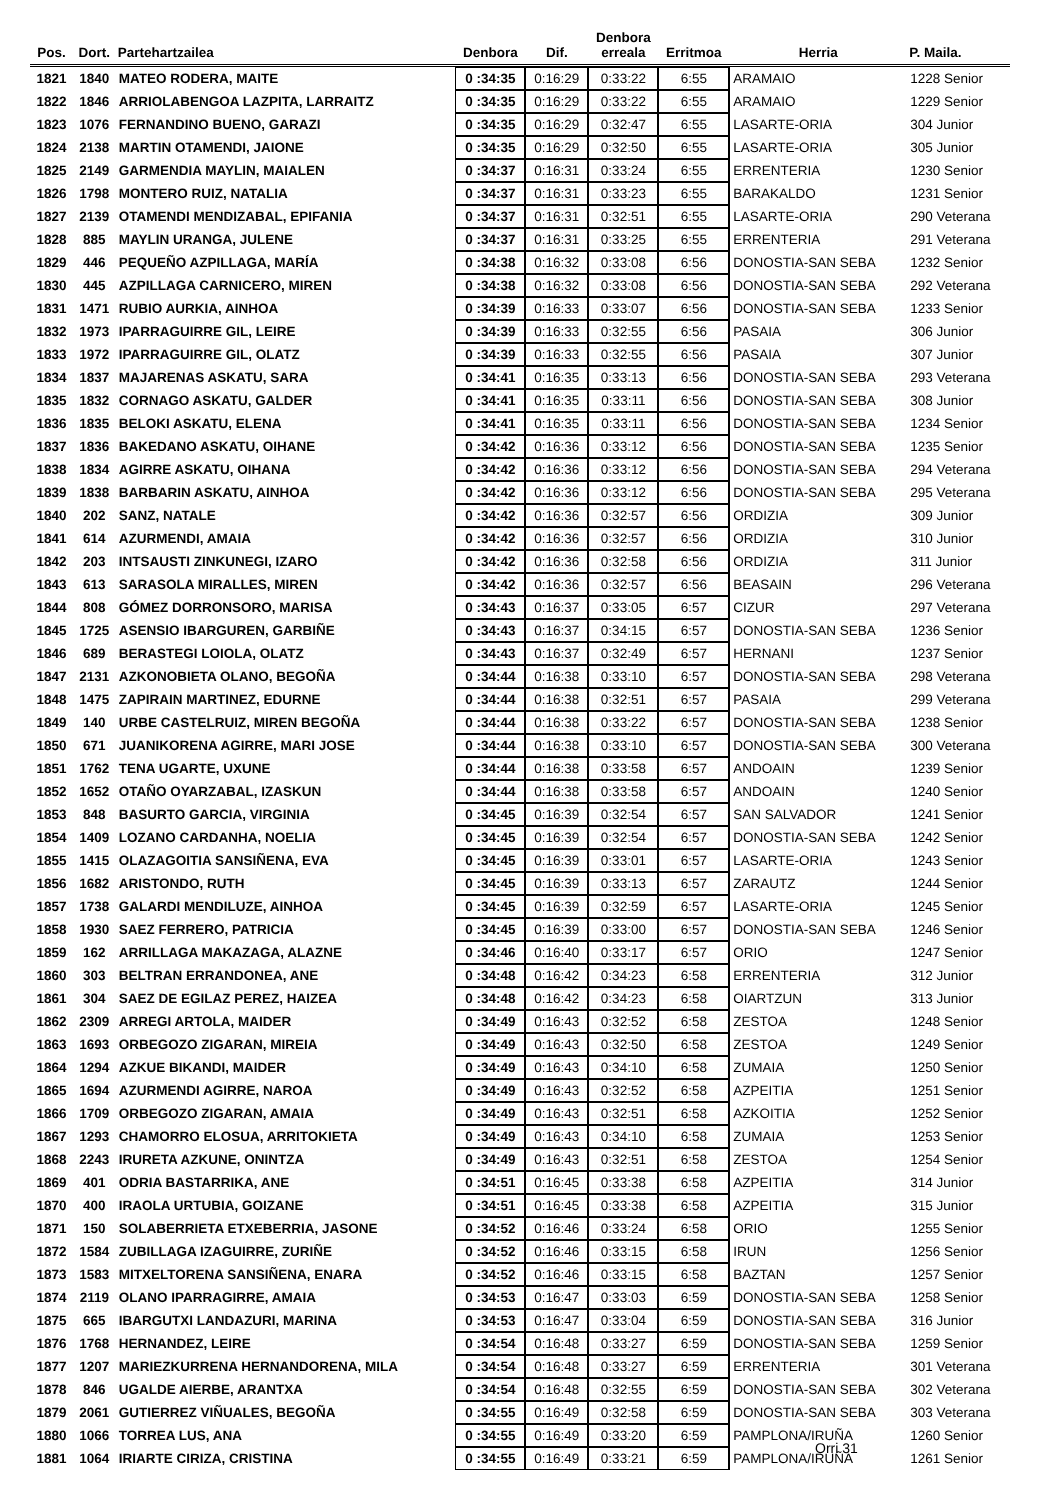| Pos. | Dort. | Partehartzailea | Denbora | Dif. | Denbora erreala | Erritmoa | Herria | P. Maila. |
| --- | --- | --- | --- | --- | --- | --- | --- | --- |
| 1821 | 1840 | MATEO RODERA, MAITE | 0 :34:35 | 0:16:29 | 0:33:22 | 6:55 | ARAMAIO | 1228 Senior |
| 1822 | 1846 | ARRIOLABENGOA LAZPITA, LARRAITZ | 0 :34:35 | 0:16:29 | 0:33:22 | 6:55 | ARAMAIO | 1229 Senior |
| 1823 | 1076 | FERNANDINO BUENO, GARAZI | 0 :34:35 | 0:16:29 | 0:32:47 | 6:55 | LASARTE-ORIA | 304 Junior |
| 1824 | 2138 | MARTIN OTAMENDI, JAIONE | 0 :34:35 | 0:16:29 | 0:32:50 | 6:55 | LASARTE-ORIA | 305 Junior |
| 1825 | 2149 | GARMENDIA MAYLIN, MAIALEN | 0 :34:37 | 0:16:31 | 0:33:24 | 6:55 | ERRENTERIA | 1230 Senior |
| 1826 | 1798 | MONTERO RUIZ, NATALIA | 0 :34:37 | 0:16:31 | 0:33:23 | 6:55 | BARAKALDO | 1231 Senior |
| 1827 | 2139 | OTAMENDI MENDIZABAL, EPIFANIA | 0 :34:37 | 0:16:31 | 0:32:51 | 6:55 | LASARTE-ORIA | 290 Veterana |
| 1828 | 885 | MAYLIN URANGA, JULENE | 0 :34:37 | 0:16:31 | 0:33:25 | 6:55 | ERRENTERIA | 291 Veterana |
| 1829 | 446 | PEQUEÑO AZPILLAGA, MARÍA | 0 :34:38 | 0:16:32 | 0:33:08 | 6:56 | DONOSTIA-SAN SEBA | 1232 Senior |
| 1830 | 445 | AZPILLAGA CARNICERO, MIREN | 0 :34:38 | 0:16:32 | 0:33:08 | 6:56 | DONOSTIA-SAN SEBA | 292 Veterana |
| 1831 | 1471 | RUBIO AURKIA, AINHOA | 0 :34:39 | 0:16:33 | 0:33:07 | 6:56 | DONOSTIA-SAN SEBA | 1233 Senior |
| 1832 | 1973 | IPARRAGUIRRE GIL, LEIRE | 0 :34:39 | 0:16:33 | 0:32:55 | 6:56 | PASAIA | 306 Junior |
| 1833 | 1972 | IPARRAGUIRRE GIL, OLATZ | 0 :34:39 | 0:16:33 | 0:32:55 | 6:56 | PASAIA | 307 Junior |
| 1834 | 1837 | MAJARENAS ASKATU, SARA | 0 :34:41 | 0:16:35 | 0:33:13 | 6:56 | DONOSTIA-SAN SEBA | 293 Veterana |
| 1835 | 1832 | CORNAGO ASKATU, GALDER | 0 :34:41 | 0:16:35 | 0:33:11 | 6:56 | DONOSTIA-SAN SEBA | 308 Junior |
| 1836 | 1835 | BELOKI ASKATU, ELENA | 0 :34:41 | 0:16:35 | 0:33:11 | 6:56 | DONOSTIA-SAN SEBA | 1234 Senior |
| 1837 | 1836 | BAKEDANO ASKATU, OIHANE | 0 :34:42 | 0:16:36 | 0:33:12 | 6:56 | DONOSTIA-SAN SEBA | 1235 Senior |
| 1838 | 1834 | AGIRRE ASKATU, OIHANA | 0 :34:42 | 0:16:36 | 0:33:12 | 6:56 | DONOSTIA-SAN SEBA | 294 Veterana |
| 1839 | 1838 | BARBARIN ASKATU, AINHOA | 0 :34:42 | 0:16:36 | 0:33:12 | 6:56 | DONOSTIA-SAN SEBA | 295 Veterana |
| 1840 | 202 | SANZ, NATALE | 0 :34:42 | 0:16:36 | 0:32:57 | 6:56 | ORDIZIA | 309 Junior |
| 1841 | 614 | AZURMENDI, AMAIA | 0 :34:42 | 0:16:36 | 0:32:57 | 6:56 | ORDIZIA | 310 Junior |
| 1842 | 203 | INTSAUSTI ZINKUNEGI, IZARO | 0 :34:42 | 0:16:36 | 0:32:58 | 6:56 | ORDIZIA | 311 Junior |
| 1843 | 613 | SARASOLA MIRALLES, MIREN | 0 :34:42 | 0:16:36 | 0:32:57 | 6:56 | BEASAIN | 296 Veterana |
| 1844 | 808 | GÓMEZ DORRONSORO, MARISA | 0 :34:43 | 0:16:37 | 0:33:05 | 6:57 | CIZUR | 297 Veterana |
| 1845 | 1725 | ASENSIO IBARGUREN, GARBIÑE | 0 :34:43 | 0:16:37 | 0:34:15 | 6:57 | DONOSTIA-SAN SEBA | 1236 Senior |
| 1846 | 689 | BERASTEGI LOIOLA, OLATZ | 0 :34:43 | 0:16:37 | 0:32:49 | 6:57 | HERNANI | 1237 Senior |
| 1847 | 2131 | AZKONOBIETA OLANO, BEGOÑA | 0 :34:44 | 0:16:38 | 0:33:10 | 6:57 | DONOSTIA-SAN SEBA | 298 Veterana |
| 1848 | 1475 | ZAPIRAIN MARTINEZ, EDURNE | 0 :34:44 | 0:16:38 | 0:32:51 | 6:57 | PASAIA | 299 Veterana |
| 1849 | 140 | URBE CASTELRUIZ, MIREN BEGOÑA | 0 :34:44 | 0:16:38 | 0:33:22 | 6:57 | DONOSTIA-SAN SEBA | 1238 Senior |
| 1850 | 671 | JUANIKORENA AGIRRE, MARI JOSE | 0 :34:44 | 0:16:38 | 0:33:10 | 6:57 | DONOSTIA-SAN SEBA | 300 Veterana |
| 1851 | 1762 | TENA UGARTE, UXUNE | 0 :34:44 | 0:16:38 | 0:33:58 | 6:57 | ANDOAIN | 1239 Senior |
| 1852 | 1652 | OTAÑO OYARZABAL, IZASKUN | 0 :34:44 | 0:16:38 | 0:33:58 | 6:57 | ANDOAIN | 1240 Senior |
| 1853 | 848 | BASURTO GARCIA, VIRGINIA | 0 :34:45 | 0:16:39 | 0:32:54 | 6:57 | SAN SALVADOR | 1241 Senior |
| 1854 | 1409 | LOZANO CARDANHA, NOELIA | 0 :34:45 | 0:16:39 | 0:32:54 | 6:57 | DONOSTIA-SAN SEBA | 1242 Senior |
| 1855 | 1415 | OLAZAGOITIA SANSIÑENA, EVA | 0 :34:45 | 0:16:39 | 0:33:01 | 6:57 | LASARTE-ORIA | 1243 Senior |
| 1856 | 1682 | ARISTONDO, RUTH | 0 :34:45 | 0:16:39 | 0:33:13 | 6:57 | ZARAUTZ | 1244 Senior |
| 1857 | 1738 | GALARDI MENDILUZE, AINHOA | 0 :34:45 | 0:16:39 | 0:32:59 | 6:57 | LASARTE-ORIA | 1245 Senior |
| 1858 | 1930 | SAEZ FERRERO, PATRICIA | 0 :34:45 | 0:16:39 | 0:33:00 | 6:57 | DONOSTIA-SAN SEBA | 1246 Senior |
| 1859 | 162 | ARRILLAGA MAKAZAGA, ALAZNE | 0 :34:46 | 0:16:40 | 0:33:17 | 6:57 | ORIO | 1247 Senior |
| 1860 | 303 | BELTRAN ERRANDONEA, ANE | 0 :34:48 | 0:16:42 | 0:34:23 | 6:58 | ERRENTERIA | 312 Junior |
| 1861 | 304 | SAEZ DE EGILAZ PEREZ, HAIZEA | 0 :34:48 | 0:16:42 | 0:34:23 | 6:58 | OIARTZUN | 313 Junior |
| 1862 | 2309 | ARREGI ARTOLA, MAIDER | 0 :34:49 | 0:16:43 | 0:32:52 | 6:58 | ZESTOA | 1248 Senior |
| 1863 | 1693 | ORBEGOZO ZIGARAN, MIREIA | 0 :34:49 | 0:16:43 | 0:32:50 | 6:58 | ZESTOA | 1249 Senior |
| 1864 | 1294 | AZKUE BIKANDI, MAIDER | 0 :34:49 | 0:16:43 | 0:34:10 | 6:58 | ZUMAIA | 1250 Senior |
| 1865 | 1694 | AZURMENDI AGIRRE, NAROA | 0 :34:49 | 0:16:43 | 0:32:52 | 6:58 | AZPEITIA | 1251 Senior |
| 1866 | 1709 | ORBEGOZO ZIGARAN, AMAIA | 0 :34:49 | 0:16:43 | 0:32:51 | 6:58 | AZKOITIA | 1252 Senior |
| 1867 | 1293 | CHAMORRO ELOSUA, ARRITOKIETA | 0 :34:49 | 0:16:43 | 0:34:10 | 6:58 | ZUMAIA | 1253 Senior |
| 1868 | 2243 | IRURETA AZKUNE, ONINTZA | 0 :34:49 | 0:16:43 | 0:32:51 | 6:58 | ZESTOA | 1254 Senior |
| 1869 | 401 | ODRIA BASTARRIKA, ANE | 0 :34:51 | 0:16:45 | 0:33:38 | 6:58 | AZPEITIA | 314 Junior |
| 1870 | 400 | IRAOLA URTUBIA, GOIZANE | 0 :34:51 | 0:16:45 | 0:33:38 | 6:58 | AZPEITIA | 315 Junior |
| 1871 | 150 | SOLABERRIETA ETXEBERRIA, JASONE | 0 :34:52 | 0:16:46 | 0:33:24 | 6:58 | ORIO | 1255 Senior |
| 1872 | 1584 | ZUBILLAGA IZAGUIRRE, ZURIÑE | 0 :34:52 | 0:16:46 | 0:33:15 | 6:58 | IRUN | 1256 Senior |
| 1873 | 1583 | MITXELTORENA SANSIÑENA, ENARA | 0 :34:52 | 0:16:46 | 0:33:15 | 6:58 | BAZTAN | 1257 Senior |
| 1874 | 2119 | OLANO IPARRAGIRRE, AMAIA | 0 :34:53 | 0:16:47 | 0:33:03 | 6:59 | DONOSTIA-SAN SEBA | 1258 Senior |
| 1875 | 665 | IBARGUTXI LANDAZURI, MARINA | 0 :34:53 | 0:16:47 | 0:33:04 | 6:59 | DONOSTIA-SAN SEBA | 316 Junior |
| 1876 | 1768 | HERNANDEZ, LEIRE | 0 :34:54 | 0:16:48 | 0:33:27 | 6:59 | DONOSTIA-SAN SEBA | 1259 Senior |
| 1877 | 1207 | MARIEZKURRENA HERNANDORENA, MILA | 0 :34:54 | 0:16:48 | 0:33:27 | 6:59 | ERRENTERIA | 301 Veterana |
| 1878 | 846 | UGALDE AIERBE, ARANTXA | 0 :34:54 | 0:16:48 | 0:32:55 | 6:59 | DONOSTIA-SAN SEBA | 302 Veterana |
| 1879 | 2061 | GUTIERREZ VIÑUALES, BEGOÑA | 0 :34:55 | 0:16:49 | 0:32:58 | 6:59 | DONOSTIA-SAN SEBA | 303 Veterana |
| 1880 | 1066 | TORREA LUS, ANA | 0 :34:55 | 0:16:49 | 0:33:20 | 6:59 | PAMPLONA/IRUÑA | 1260 Senior |
| 1881 | 1064 | IRIARTE CIRIZA, CRISTINA | 0 :34:55 | 0:16:49 | 0:33:21 | 6:59 | PAMPLONA/IRUÑA | 1261 Senior |
Orri 31